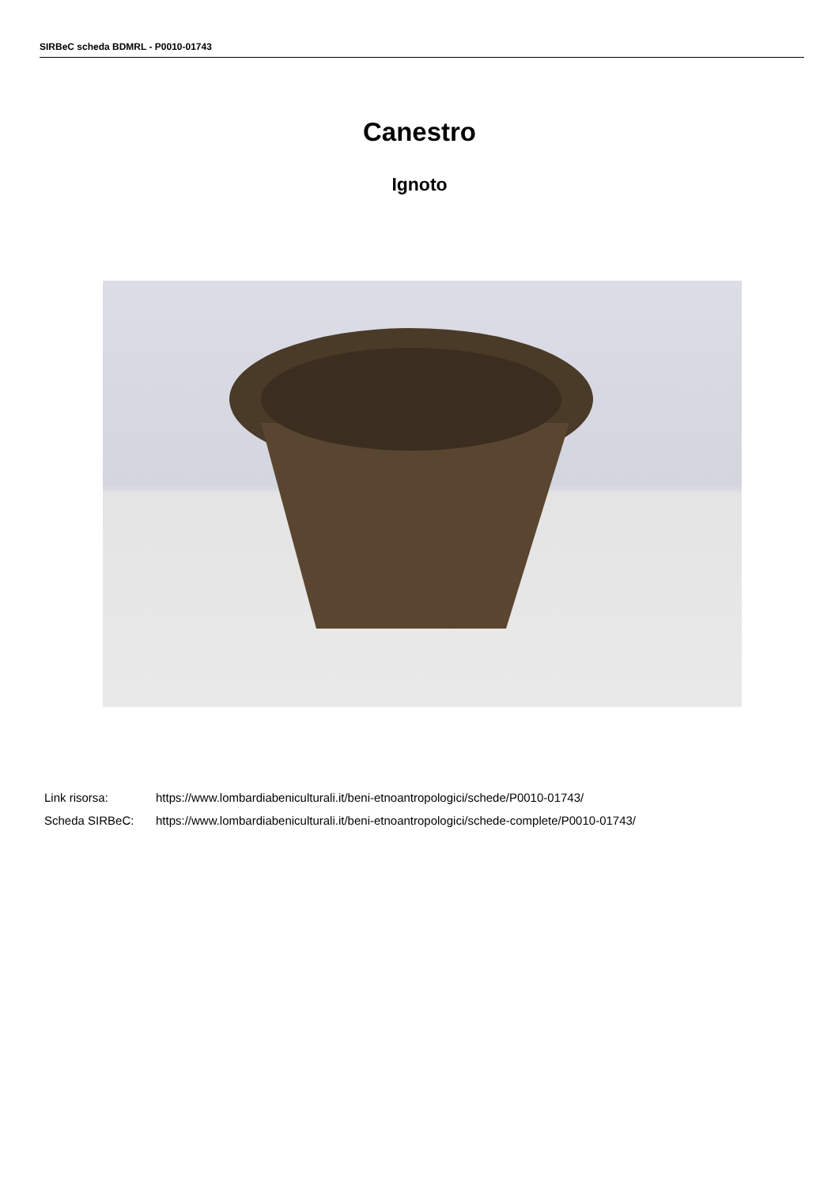SIRBeC scheda BDMRL - P0010-01743
Canestro
Ignoto
Link risorsa: https://www.lombardiabeniculturali.it/beni-etnoantropologici/schede/P0010-01743/
Scheda SIRBeC: https://www.lombardiabeniculturali.it/beni-etnoantropologici/schede-complete/P0010-01743/